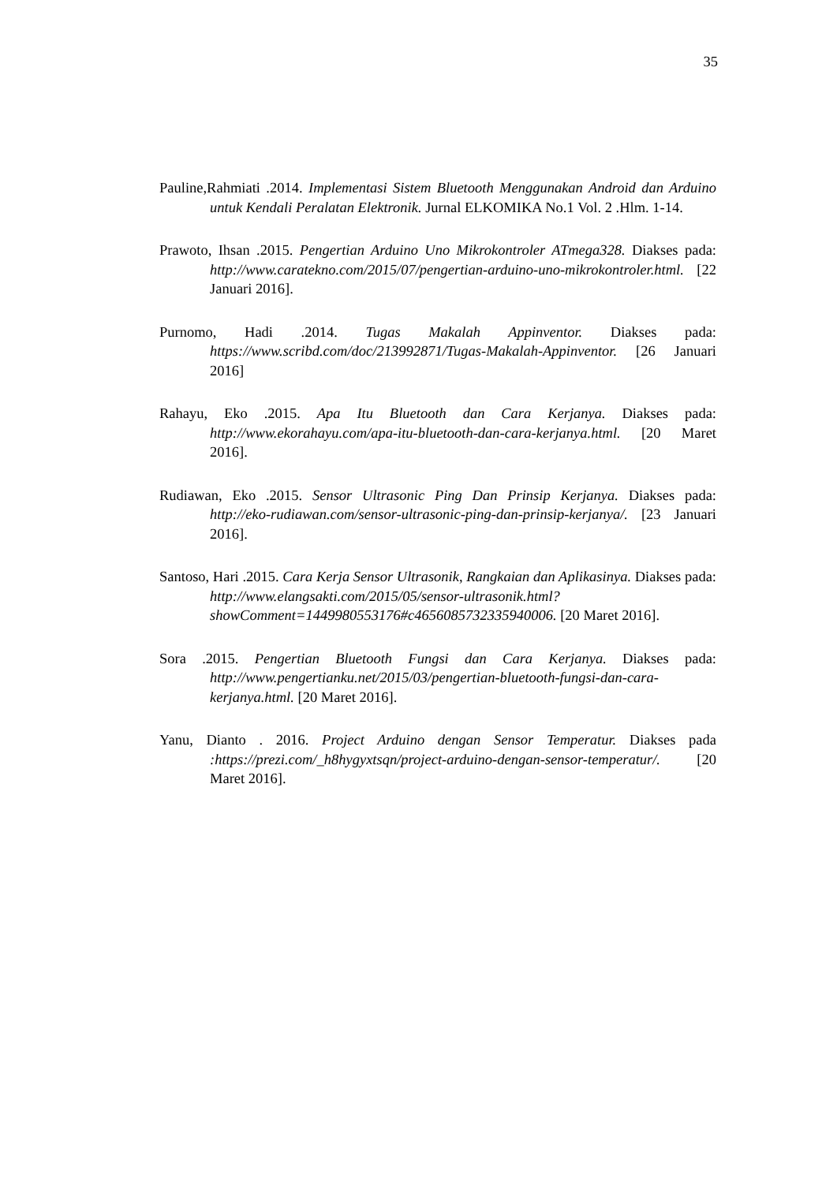35
Pauline,Rahmiati .2014. Implementasi Sistem Bluetooth Menggunakan Android dan Arduino untuk Kendali Peralatan Elektronik. Jurnal ELKOMIKA No.1 Vol. 2 .Hlm. 1-14.
Prawoto, Ihsan .2015. Pengertian Arduino Uno Mikrokontroler ATmega328. Diakses pada: http://www.caratekno.com/2015/07/pengertian-arduino-uno-mikrokontroler.html. [22 Januari 2016].
Purnomo, Hadi .2014. Tugas Makalah Appinventor. Diakses pada: https://www.scribd.com/doc/213992871/Tugas-Makalah-Appinventor. [26 Januari 2016]
Rahayu, Eko .2015. Apa Itu Bluetooth dan Cara Kerjanya. Diakses pada: http://www.ekorahayu.com/apa-itu-bluetooth-dan-cara-kerjanya.html. [20 Maret 2016].
Rudiawan, Eko .2015. Sensor Ultrasonic Ping Dan Prinsip Kerjanya. Diakses pada: http://eko-rudiawan.com/sensor-ultrasonic-ping-dan-prinsip-kerjanya/. [23 Januari 2016].
Santoso, Hari .2015. Cara Kerja Sensor Ultrasonik, Rangkaian dan Aplikasinya. Diakses pada: http://www.elangsakti.com/2015/05/sensor-ultrasonik.html?showComment=1449980553176#c4656085732335940006. [20 Maret 2016].
Sora .2015. Pengertian Bluetooth Fungsi dan Cara Kerjanya. Diakses pada: http://www.pengertianku.net/2015/03/pengertian-bluetooth-fungsi-dan-cara-kerjanya.html. [20 Maret 2016].
Yanu, Dianto . 2016. Project Arduino dengan Sensor Temperatur. Diakses pada :https://prezi.com/_h8hygyxtsqn/project-arduino-dengan-sensor-temperatur/. [20 Maret 2016].